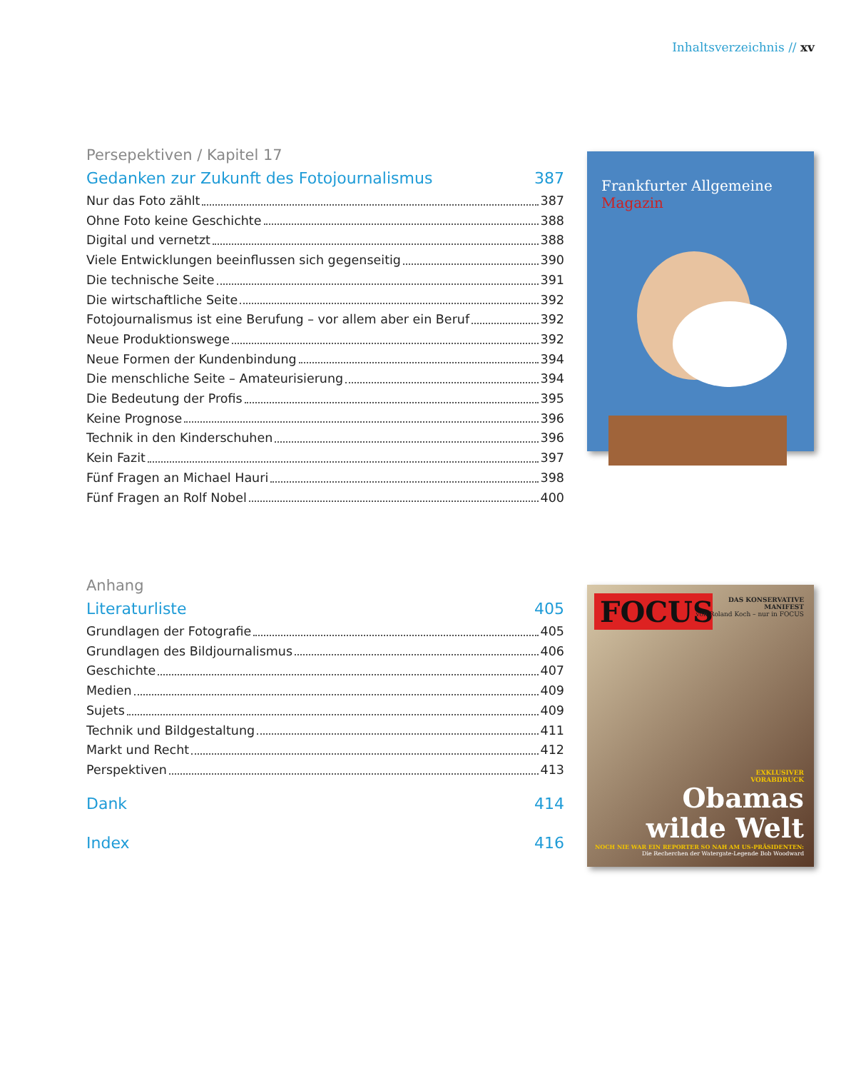Inhaltsverzeichnis // xv
Persepektiven / Kapitel 17
Gedanken zur Zukunft des Fotojournalismus 387
Nur das Foto zählt 387
Ohne Foto keine Geschichte 388
Digital und vernetzt 388
Viele Entwicklungen beeinflussen sich gegenseitig 390
Die technische Seite 391
Die wirtschaftliche Seite 392
Fotojournalismus ist eine Berufung – vor allem aber ein Beruf 392
Neue Produktionswege 392
Neue Formen der Kundenbindung 394
Die menschliche Seite – Amateurisierung 394
Die Bedeutung der Profis 395
Keine Prognose 396
Technik in den Kinderschuhen 396
Kein Fazit 397
Fünf Fragen an Michael Hauri 398
Fünf Fragen an Rolf Nobel 400
Frankfurter Allgemeine Magazin
Anhang
Literaturliste 405
Grundlagen der Fotografie 405
Grundlagen des Bildjournalismus 406
Geschichte 407
Medien 409
Sujets 409
Technik und Bildgestaltung 411
Markt und Recht 412
Perspektiven 413
Dank 414
Index 416
FOCUS
DAS KONSERVATIVE
MANIFEST
von Roland Koch – nur in FOCUS
EXKLUSIVER
VORABDRUCK
Obamas
wilde Welt
NOCH NIE WAR EIN REPORTER SO NAH AM US-PRÄSIDENTEN:
Die Recherchen der Watergate-Legende Bob Woodward